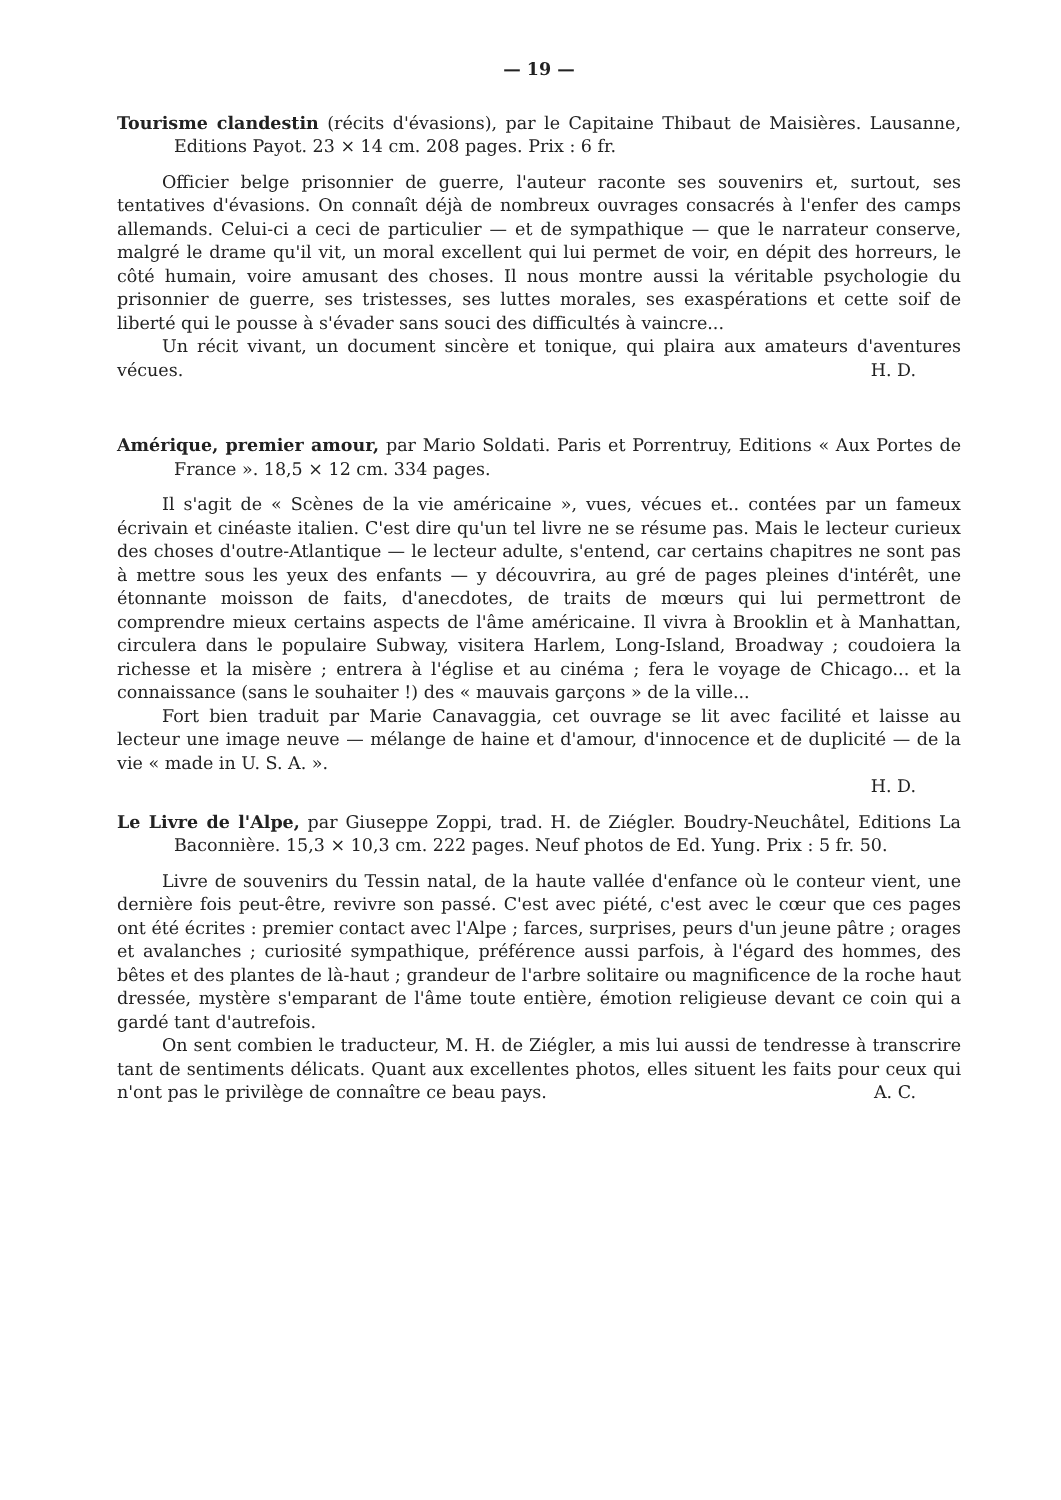— 19 —
Tourisme clandestin (récits d'évasions), par le Capitaine Thibaut de Maisières. Lausanne, Editions Payot. 23 × 14 cm. 208 pages. Prix : 6 fr.
Officier belge prisonnier de guerre, l'auteur raconte ses souvenirs et, surtout, ses tentatives d'évasions. On connaît déjà de nombreux ouvrages consacrés à l'enfer des camps allemands. Celui-ci a ceci de particulier — et de sympathique — que le narrateur conserve, malgré le drame qu'il vit, un moral excellent qui lui permet de voir, en dépit des horreurs, le côté humain, voire amusant des choses. Il nous montre aussi la véritable psychologie du prisonnier de guerre, ses tristesses, ses luttes morales, ses exaspérations et cette soif de liberté qui le pousse à s'évader sans souci des difficultés à vaincre...
Un récit vivant, un document sincère et tonique, qui plaira aux amateurs d'aventures vécues. H. D.
Amérique, premier amour, par Mario Soldati. Paris et Porrentruy, Editions « Aux Portes de France ». 18,5 × 12 cm. 334 pages.
Il s'agit de « Scènes de la vie américaine », vues, vécues et.. contées par un fameux écrivain et cinéaste italien. C'est dire qu'un tel livre ne se résume pas. Mais le lecteur curieux des choses d'outre-Atlantique — le lecteur adulte, s'entend, car certains chapitres ne sont pas à mettre sous les yeux des enfants — y découvrira, au gré de pages pleines d'intérêt, une étonnante moisson de faits, d'anecdotes, de traits de mœurs qui lui permettront de comprendre mieux certains aspects de l'âme américaine. Il vivra à Brooklin et à Manhattan, circulera dans le populaire Subway, visitera Harlem, Long-Island, Broadway ; coudoiera la richesse et la misère ; entrera à l'église et au cinéma ; fera le voyage de Chicago... et la connaissance (sans le souhaiter !) des « mauvais garçons » de la ville...
Fort bien traduit par Marie Canavaggia, cet ouvrage se lit avec facilité et laisse au lecteur une image neuve — mélange de haine et d'amour, d'innocence et de duplicité — de la vie « made in U. S. A. ».
H. D.
Le Livre de l'Alpe, par Giuseppe Zoppi, trad. H. de Ziégler. Boudry-Neuchâtel, Editions La Baconnière. 15,3 × 10,3 cm. 222 pages. Neuf photos de Ed. Yung. Prix : 5 fr. 50.
Livre de souvenirs du Tessin natal, de la haute vallée d'enfance où le conteur vient, une dernière fois peut-être, revivre son passé. C'est avec piété, c'est avec le cœur que ces pages ont été écrites : premier contact avec l'Alpe ; farces, surprises, peurs d'un jeune pâtre ; orages et avalanches ; curiosité sympathique, préférence aussi parfois, à l'égard des hommes, des bêtes et des plantes de là-haut ; grandeur de l'arbre solitaire ou magnificence de la roche haut dressée, mystère s'emparant de l'âme toute entière, émotion religieuse devant ce coin qui a gardé tant d'autrefois.
On sent combien le traducteur, M. H. de Ziégler, a mis lui aussi de tendresse à transcrire tant de sentiments délicats. Quant aux excellentes photos, elles situent les faits pour ceux qui n'ont pas le privilège de connaître ce beau pays. A. C.